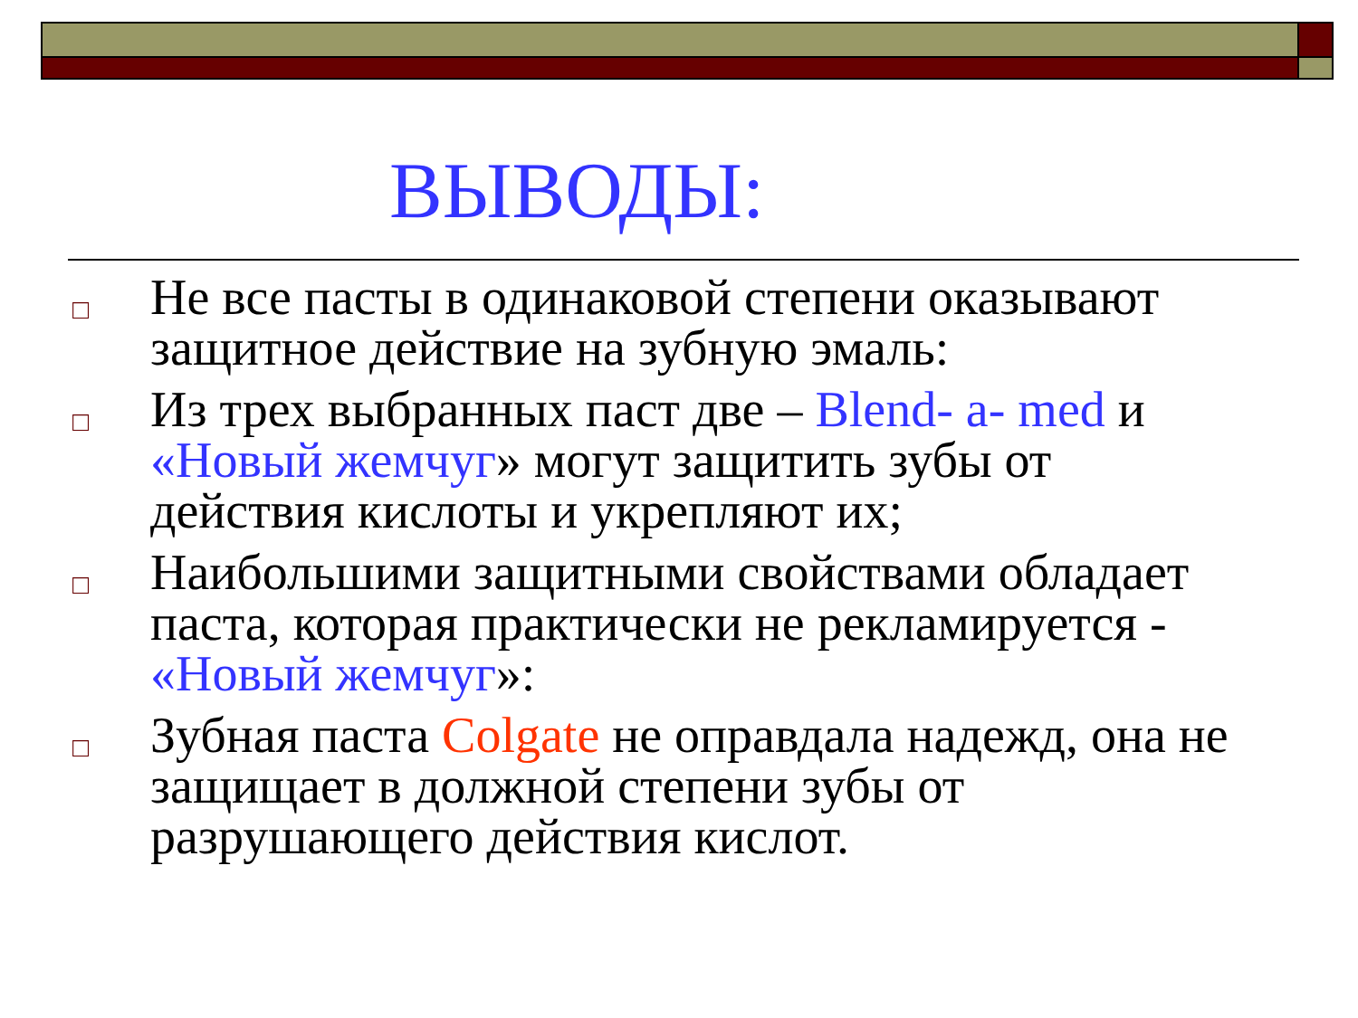ВЫВОДЫ:
□ Не все пасты в одинаковой степени оказывают защитное действие на зубную эмаль:
□ Из трех выбранных паст две – Blend- a- med и «Новый жемчуг» могут защитить зубы от действия кислоты и укрепляют их;
□ Наибольшими защитными свойствами обладает паста, которая практически не рекламируется - «Новый жемчуг»:
□ Зубная паста Colgate не оправдала надежд, она не защищает в должной степени зубы от разрушающего действия кислот.